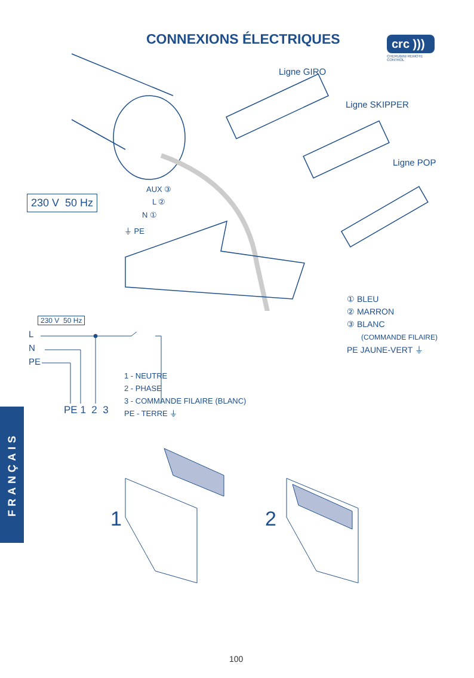CONNEXIONS ÉLECTRIQUES
crc )))
CHERUBINI REMOTE CONTROL
Ligne GIRO
Ligne SKIPPER
Ligne POP
AUX ③
L ②
N ①
⏚ PE
230 V 50 Hz
① BLEU
② MARRON
③ BLANC
(COMMANDE FILAIRE)
PE JAUNE-VERT ⏚
230 V 50 Hz
L
N
PE
PE 1 2 3
1 - NEUTRE
2 - PHASE
3 - COMMANDE FILAIRE (BLANC)
PE - TERRE ⏚
FRANÇAIS
1 2
100